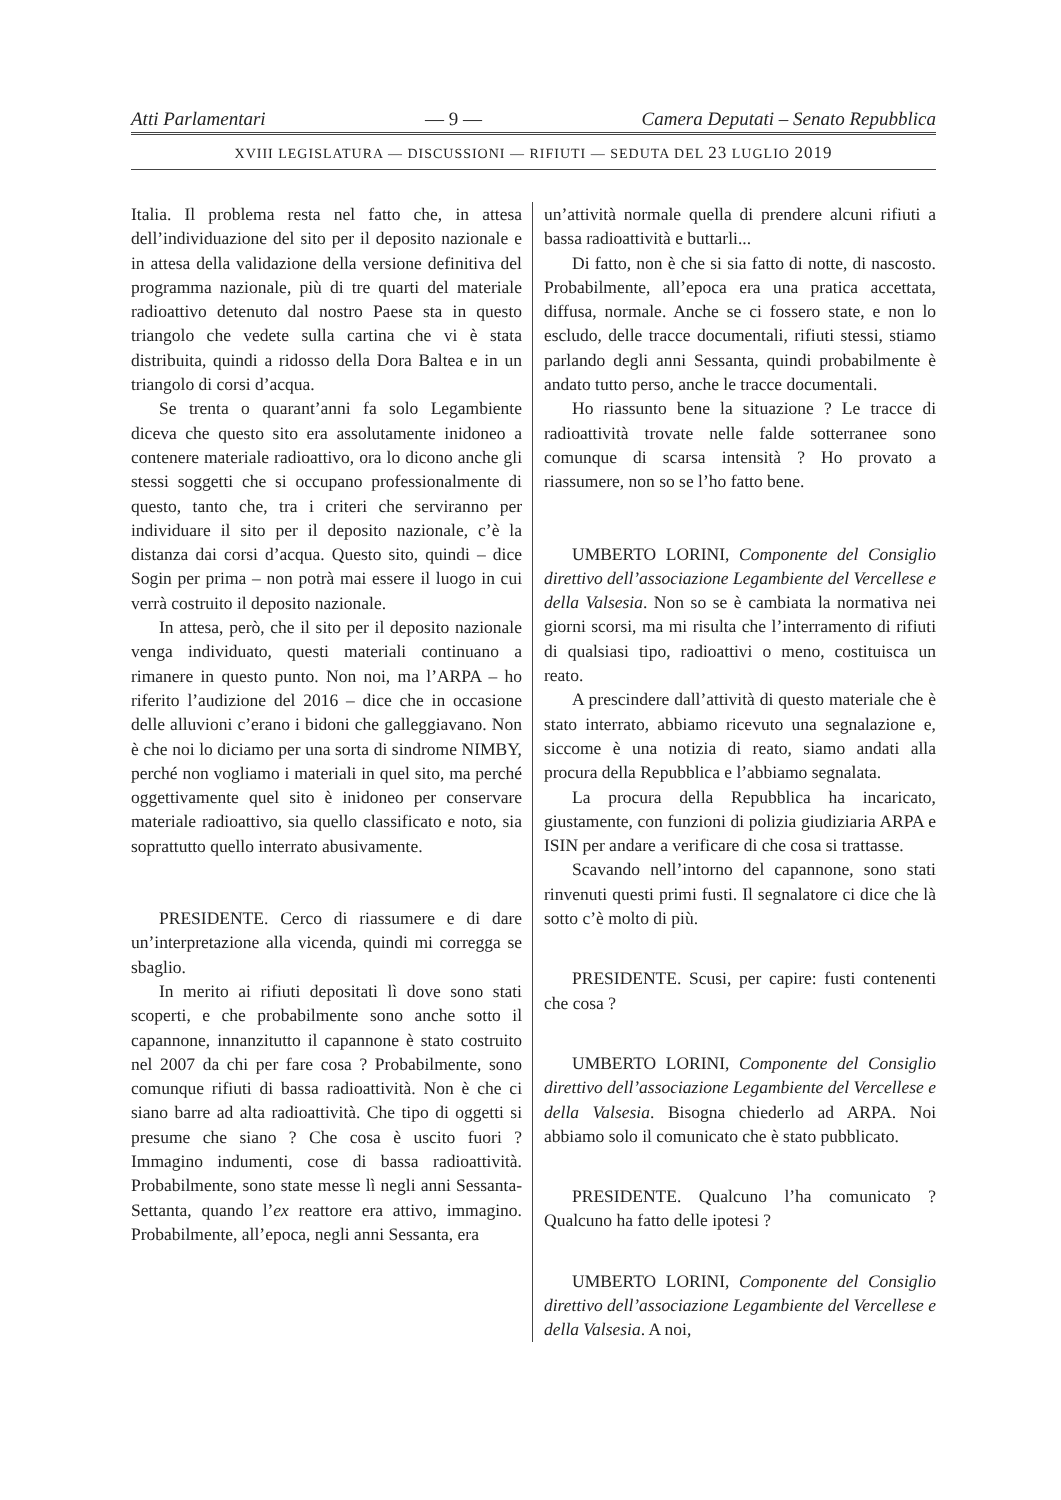Atti Parlamentari — 9 — Camera Deputati – Senato Repubblica
XVIII LEGISLATURA — DISCUSSIONI — RIFIUTI — SEDUTA DEL 23 LUGLIO 2019
Italia. Il problema resta nel fatto che, in attesa dell’individuazione del sito per il deposito nazionale e in attesa della validazione della versione definitiva del programma nazionale, più di tre quarti del materiale radioattivo detenuto dal nostro Paese sta in questo triangolo che vedete sulla cartina che vi è stata distribuita, quindi a ridosso della Dora Baltea e in un triangolo di corsi d’acqua.
Se trenta o quarant’anni fa solo Legambiente diceva che questo sito era assolutamente inidoneo a contenere materiale radioattivo, ora lo dicono anche gli stessi soggetti che si occupano professionalmente di questo, tanto che, tra i criteri che serviranno per individuare il sito per il deposito nazionale, c’è la distanza dai corsi d’acqua. Questo sito, quindi – dice Sogin per prima – non potrà mai essere il luogo in cui verrà costruito il deposito nazionale.
In attesa, però, che il sito per il deposito nazionale venga individuato, questi materiali continuano a rimanere in questo punto. Non noi, ma l’ARPA – ho riferito l’audizione del 2016 – dice che in occasione delle alluvioni c’erano i bidoni che galleggiavano. Non è che noi lo diciamo per una sorta di sindrome NIMBY, perché non vogliamo i materiali in quel sito, ma perché oggettivamente quel sito è inidoneo per conservare materiale radioattivo, sia quello classificato e noto, sia soprattutto quello interrato abusivamente.
PRESIDENTE. Cerco di riassumere e di dare un’interpretazione alla vicenda, quindi mi corregga se sbaglio.
In merito ai rifiuti depositati lì dove sono stati scoperti, e che probabilmente sono anche sotto il capannone, innanzitutto il capannone è stato costruito nel 2007 da chi per fare cosa ? Probabilmente, sono comunque rifiuti di bassa radioattività. Non è che ci siano barre ad alta radioattività. Che tipo di oggetti si presume che siano ? Che cosa è uscito fuori ? Immagino indumenti, cose di bassa radioattività. Probabilmente, sono state messe lì negli anni Sessanta-Settanta, quando l’ex reattore era attivo, immagino. Probabilmente, all’epoca, negli anni Sessanta, era
un’attività normale quella di prendere alcuni rifiuti a bassa radioattività e buttarli...
Di fatto, non è che si sia fatto di notte, di nascosto. Probabilmente, all’epoca era una pratica accettata, diffusa, normale. Anche se ci fossero state, e non lo escludo, delle tracce documentali, rifiuti stessi, stiamo parlando degli anni Sessanta, quindi probabilmente è andato tutto perso, anche le tracce documentali.
Ho riassunto bene la situazione ? Le tracce di radioattività trovate nelle falde sotterranee sono comunque di scarsa intensità ? Ho provato a riassumere, non so se l’ho fatto bene.
UMBERTO LORINI, Componente del Consiglio direttivo dell’associazione Legambiente del Vercellese e della Valsesia. Non so se è cambiata la normativa nei giorni scorsi, ma mi risulta che l’interramento di rifiuti di qualsiasi tipo, radioattivi o meno, costituisca un reato.
A prescindere dall’attività di questo materiale che è stato interrato, abbiamo ricevuto una segnalazione e, siccome è una notizia di reato, siamo andati alla procura della Repubblica e l’abbiamo segnalata.
La procura della Repubblica ha incaricato, giustamente, con funzioni di polizia giudiziaria ARPA e ISIN per andare a verificare di che cosa si trattasse.
Scavando nell’intorno del capannone, sono stati rinvenuti questi primi fusti. Il segnalatore ci dice che là sotto c’è molto di più.
PRESIDENTE. Scusi, per capire: fusti contenenti che cosa ?
UMBERTO LORINI, Componente del Consiglio direttivo dell’associazione Legambiente del Vercellese e della Valsesia. Bisogna chiederlo ad ARPA. Noi abbiamo solo il comunicato che è stato pubblicato.
PRESIDENTE. Qualcuno l’ha comunicato ? Qualcuno ha fatto delle ipotesi ?
UMBERTO LORINI, Componente del Consiglio direttivo dell’associazione Legambiente del Vercellese e della Valsesia. A noi,